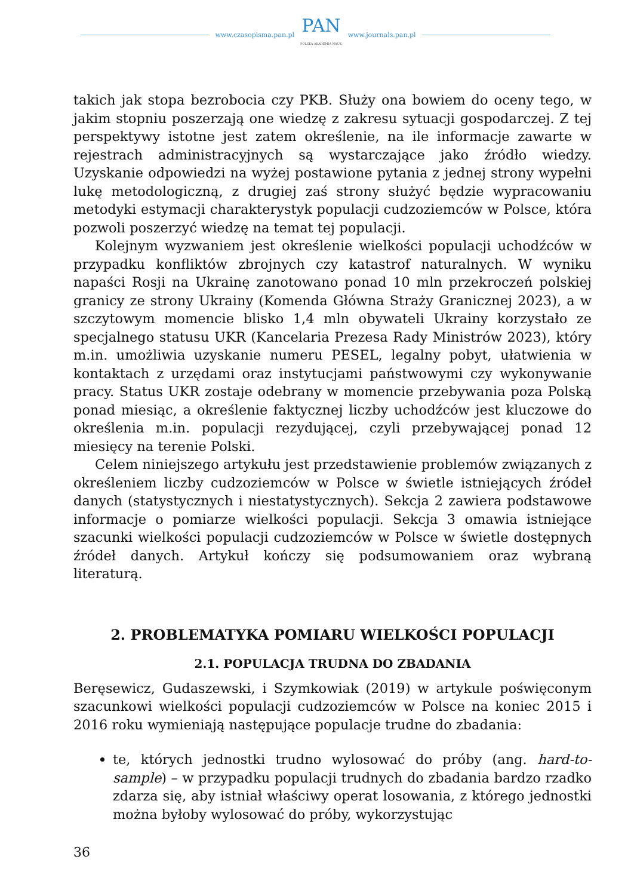www.czasopisma.pan.pl
PAN
POLSKA AKADEMIA NAUK
www.journals.pan.pl
takich jak stopa bezrobocia czy PKB. Służy ona bowiem do oceny tego, w jakim stopniu poszerzają one wiedzę z zakresu sytuacji gospodarczej. Z tej perspektywy istotne jest zatem określenie, na ile informacje zawarte w rejestrach administracyjnych są wystarczające jako źródło wiedzy. Uzyskanie odpowiedzi na wyżej postawione pytania z jednej strony wypełni lukę metodologiczną, z drugiej zaś strony służyć będzie wypracowaniu metodyki estymacji charakterystyk populacji cudzoziemców w Polsce, która pozwoli poszerzyć wiedzę na temat tej populacji.
Kolejnym wyzwaniem jest określenie wielkości populacji uchodźców w przypadku konfliktów zbrojnych czy katastrof naturalnych. W wyniku napaści Rosji na Ukrainę zanotowano ponad 10 mln przekroczeń polskiej granicy ze strony Ukrainy (Komenda Główna Straży Granicznej 2023), a w szczytowym momencie blisko 1,4 mln obywateli Ukrainy korzystało ze specjalnego statusu UKR (Kancelaria Prezesa Rady Ministrów 2023), który m.in. umożliwia uzyskanie numeru PESEL, legalny pobyt, ułatwienia w kontaktach z urzędami oraz instytucjami państwowymi czy wykonywanie pracy. Status UKR zostaje odebrany w momencie przebywania poza Polską ponad miesiąc, a określenie faktycznej liczby uchodźców jest kluczowe do określenia m.in. populacji rezydującej, czyli przebywającej ponad 12 miesięcy na terenie Polski.
Celem niniejszego artykułu jest przedstawienie problemów związanych z określeniem liczby cudzoziemców w Polsce w świetle istniejących źródeł danych (statystycznych i niestatystycznych). Sekcja 2 zawiera podstawowe informacje o pomiarze wielkości populacji. Sekcja 3 omawia istniejące szacunki wielkości populacji cudzoziemców w Polsce w świetle dostępnych źródeł danych. Artykuł kończy się podsumowaniem oraz wybraną literaturą.
2. PROBLEMATYKA POMIARU WIELKOŚCI POPULACJI
2.1. POPULACJA TRUDNA DO ZBADANIA
Beręsewicz, Gudaszewski, i Szymkowiak (2019) w artykule poświęconym szacunkowi wielkości populacji cudzoziemców w Polsce na koniec 2015 i 2016 roku wymieniają następujące populacje trudne do zbadania:
te, których jednostki trudno wylosować do próby (ang. hard-to-sample) – w przypadku populacji trudnych do zbadania bardzo rzadko zdarza się, aby istniał właściwy operat losowania, z którego jednostki można byłoby wylosować do próby, wykorzystując
36